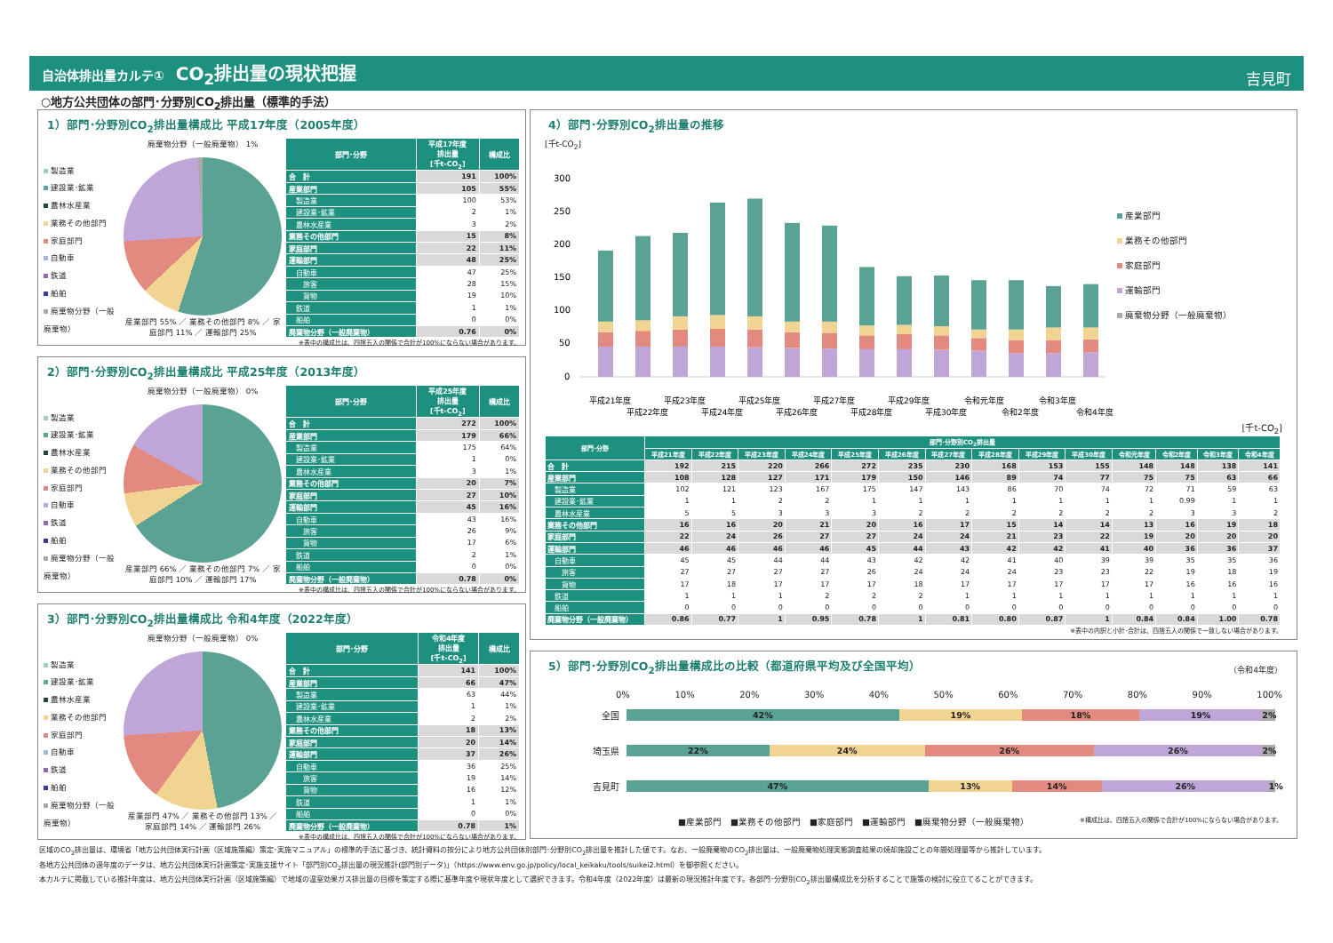自治体排出量カルテ① CO<sub>2</sub>排出量の現状把握
吉見町
○地方公共団体の部門･分野別CO<sub>2</sub>排出量（標準的手法）
1）部門･分野別CO<sub>2</sub>排出量構成比 平成17年度（2005年度）
製造業
建設業･鉱業
農林水産業
業務その他部門
家庭部門
自動車
鉄道
船舶
廃棄物分野（一般廃棄物）
廃棄物分野（一般廃棄物） 1%
産業部門 55% ／ 業務その他部門 8% ／ 家庭部門 11% ／ 運輸部門 25%
| 部門･分野 | 平成17年度 排出量 [千t-CO<sub>2</sub>] | 構成比 |
| --- | --- | --- |
| 合 計 | 191 | 100% |
| 産業部門 | 105 | 55% |
| 製造業 | 100 | 53% |
| 建設業･鉱業 | 2 | 1% |
| 農林水産業 | 3 | 2% |
| 業務その他部門 | 15 | 8% |
| 家庭部門 | 22 | 11% |
| 運輸部門 | 48 | 25% |
| 自動車 | 47 | 25% |
| 旅客 | 28 | 15% |
| 貨物 | 19 | 10% |
| 鉄道 | 1 | 1% |
| 船舶 | 0 | 0% |
| 廃棄物分野（一般廃棄物） | 0.76 | 0% |
※表中の構成比は、四捨五入の関係で合計が100%にならない場合があります。
2）部門･分野別CO<sub>2</sub>排出量構成比 平成25年度（2013年度）
製造業
建設業･鉱業
農林水産業
業務その他部門
家庭部門
自動車
鉄道
船舶
廃棄物分野（一般廃棄物）
廃棄物分野（一般廃棄物） 0%
産業部門 66% ／ 業務その他部門 7% ／ 家庭部門 10% ／ 運輸部門 17%
| 部門･分野 | 平成25年度 排出量 [千t-CO<sub>2</sub>] | 構成比 |
| --- | --- | --- |
| 合 計 | 272 | 100% |
| 産業部門 | 179 | 66% |
| 製造業 | 175 | 64% |
| 建設業･鉱業 | 1 | 0% |
| 農林水産業 | 3 | 1% |
| 業務その他部門 | 20 | 7% |
| 家庭部門 | 27 | 10% |
| 運輸部門 | 45 | 16% |
| 自動車 | 43 | 16% |
| 旅客 | 26 | 9% |
| 貨物 | 17 | 6% |
| 鉄道 | 2 | 1% |
| 船舶 | 0 | 0% |
| 廃棄物分野（一般廃棄物） | 0.78 | 0% |
※表中の構成比は、四捨五入の関係で合計が100%にならない場合があります。
3）部門･分野別CO<sub>2</sub>排出量構成比 令和4年度（2022年度）
製造業
建設業･鉱業
農林水産業
業務その他部門
家庭部門
自動車
鉄道
船舶
廃棄物分野（一般廃棄物）
廃棄物分野（一般廃棄物） 0%
産業部門 47% ／ 業務その他部門 13% ／ 家庭部門 14% ／ 運輸部門 26%
| 部門･分野 | 令和4年度 排出量 [千t-CO<sub>2</sub>] | 構成比 |
| --- | --- | --- |
| 合 計 | 141 | 100% |
| 産業部門 | 66 | 47% |
| 製造業 | 63 | 44% |
| 建設業･鉱業 | 1 | 1% |
| 農林水産業 | 2 | 2% |
| 業務その他部門 | 18 | 13% |
| 家庭部門 | 20 | 14% |
| 運輸部門 | 37 | 26% |
| 自動車 | 36 | 25% |
| 旅客 | 19 | 14% |
| 貨物 | 16 | 12% |
| 鉄道 | 1 | 1% |
| 船舶 | 0 | 0% |
| 廃棄物分野（一般廃棄物） | 0.78 | 1% |
※表中の構成比は、四捨五入の関係で合計が100%にならない場合があります。
4）部門･分野別CO<sub>2</sub>排出量の推移
[千t-CO<sub>2</sub>]
300
250
200
150
100
50
0
平成21年度
平成22年度
平成23年度
平成24年度
平成25年度
平成26年度
平成27年度
平成28年度
平成29年度
平成30年度
令和元年度
令和2年度
令和3年度
令和4年度
産業部門
業務その他部門
家庭部門
運輸部門
廃棄物分野（一般廃棄物）
[千t-CO<sub>2</sub>]
| 部門･分野 | 部門･分野別CO<sub>2</sub>排出量 | | | | | | | | | | | | | |
| --- | --- | --- | --- | --- | --- | --- | --- | --- | --- | --- | --- | --- | --- | --- |
| | 平成21年度 | 平成22年度 | 平成23年度 | 平成24年度 | 平成25年度 | 平成26年度 | 平成27年度 | 平成28年度 | 平成29年度 | 平成30年度 | 令和元年度 | 令和2年度 | 令和3年度 | 令和4年度 |
| 合 計 | 192 | 215 | 220 | 266 | 272 | 235 | 230 | 168 | 153 | 155 | 148 | 148 | 138 | 141 |
| 産業部門 | 108 | 128 | 127 | 171 | 179 | 150 | 146 | 89 | 74 | 77 | 75 | 75 | 63 | 66 |
| 製造業 | 102 | 121 | 123 | 167 | 175 | 147 | 143 | 86 | 70 | 74 | 72 | 71 | 59 | 63 |
| 建設業･鉱業 | 1 | 1 | 2 | 2 | 1 | 1 | 1 | 1 | 1 | 1 | 1 | 0.99 | 1 | 1 |
| 農林水産業 | 5 | 5 | 3 | 3 | 3 | 2 | 2 | 2 | 2 | 2 | 2 | 3 | 3 | 2 |
| 業務その他部門 | 16 | 16 | 20 | 21 | 20 | 16 | 17 | 15 | 14 | 14 | 13 | 16 | 19 | 18 |
| 家庭部門 | 22 | 24 | 26 | 27 | 27 | 24 | 24 | 21 | 23 | 22 | 19 | 20 | 20 | 20 |
| 運輸部門 | 46 | 46 | 46 | 46 | 45 | 44 | 43 | 42 | 42 | 41 | 40 | 36 | 36 | 37 |
| 自動車 | 45 | 45 | 44 | 44 | 43 | 42 | 42 | 41 | 40 | 39 | 39 | 35 | 35 | 36 |
| 旅客 | 27 | 27 | 27 | 27 | 26 | 24 | 24 | 24 | 23 | 23 | 22 | 19 | 18 | 19 |
| 貨物 | 17 | 18 | 17 | 17 | 17 | 18 | 17 | 17 | 17 | 17 | 17 | 16 | 16 | 16 |
| 鉄道 | 1 | 1 | 1 | 2 | 2 | 2 | 1 | 1 | 1 | 1 | 1 | 1 | 1 | 1 |
| 船舶 | 0 | 0 | 0 | 0 | 0 | 0 | 0 | 0 | 0 | 0 | 0 | 0 | 0 | 0 |
| 廃棄物分野（一般廃棄物） | 0.86 | 0.77 | 1 | 0.95 | 0.78 | 1 | 0.81 | 0.80 | 0.87 | 1 | 0.84 | 0.84 | 1.00 | 0.78 |
※表中の内訳と小計･合計は、四捨五入の関係で一致しない場合があります。
5）部門･分野別CO<sub>2</sub>排出量構成比の比較（都道府県平均及び全国平均）
（令和4年度）
0% 10% 20% 30% 40% 50% 60% 70% 80% 90% 100%
全国
42% 19% 18% 19% 2%
埼玉県
22% 24% 26% 26% 2%
吉見町
47% 13% 14% 26% 1%
■産業部門　■業務その他部門　■家庭部門　■運輸部門　■廃棄物分野（一般廃棄物） ※構成比は、四捨五入の関係で合計が100%にならない場合があります。
区域のCO<sub>2</sub>排出量は、環境省「地方公共団体実行計画（区域施策編）策定･実施マニュアル」の標準的手法に基づき、統計資料の按分により地方公共団体別部門･分野別CO<sub>2</sub>排出量を推計した値です。なお、一般廃棄物のCO<sub>2</sub>排出量は、一般廃棄物処理実態調査結果の焼却施設ごとの年間処理量等から推計しています。
各地方公共団体の過年度のデータは、地方公共団体実行計画策定･実施支援サイト「部門別CO<sub>2</sub>排出量の現況推計(部門別データ)」（https://www.env.go.jp/policy/local_keikaku/tools/suikei2.html）を御参照ください。
本カルテに掲載している推計年度は、地方公共団体実行計画（区域施策編）で地域の温室効果ガス排出量の目標を策定する際に基準年度や現状年度として選択できます。令和4年度（2022年度）は最新の現況推計年度です。各部門･分野別CO<sub>2</sub>排出量構成比を分析することで施策の検討に役立てることができます。